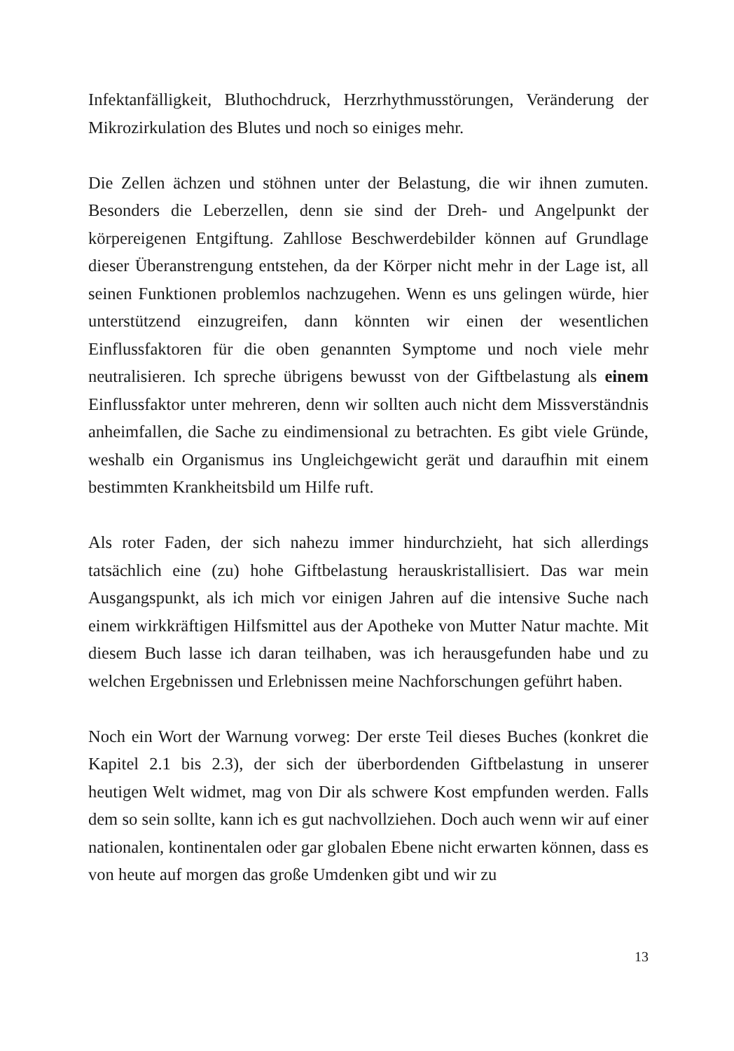Infektanfälligkeit, Bluthochdruck, Herzrhythmusstörungen, Veränderung der Mikrozirkulation des Blutes und noch so einiges mehr.
Die Zellen ächzen und stöhnen unter der Belastung, die wir ihnen zumuten. Besonders die Leberzellen, denn sie sind der Dreh- und Angelpunkt der körpereigenen Entgiftung. Zahllose Beschwerdebilder können auf Grundlage dieser Überanstrengung entstehen, da der Körper nicht mehr in der Lage ist, all seinen Funktionen problemlos nachzugehen. Wenn es uns gelingen würde, hier unterstützend einzugreifen, dann könnten wir einen der wesentlichen Einflussfaktoren für die oben genannten Symptome und noch viele mehr neutralisieren. Ich spreche übrigens bewusst von der Giftbelastung als einem Einflussfaktor unter mehreren, denn wir sollten auch nicht dem Missverständnis anheimfallen, die Sache zu eindimensional zu betrachten. Es gibt viele Gründe, weshalb ein Organismus ins Ungleichgewicht gerät und daraufhin mit einem bestimmten Krankheitsbild um Hilfe ruft.
Als roter Faden, der sich nahezu immer hindurchzieht, hat sich allerdings tatsächlich eine (zu) hohe Giftbelastung herauskristallisiert. Das war mein Ausgangspunkt, als ich mich vor einigen Jahren auf die intensive Suche nach einem wirkkräftigen Hilfsmittel aus der Apotheke von Mutter Natur machte. Mit diesem Buch lasse ich daran teilhaben, was ich herausgefunden habe und zu welchen Ergebnissen und Erlebnissen meine Nachforschungen geführt haben.
Noch ein Wort der Warnung vorweg: Der erste Teil dieses Buches (konkret die Kapitel 2.1 bis 2.3), der sich der überbordenden Giftbelastung in unserer heutigen Welt widmet, mag von Dir als schwere Kost empfunden werden. Falls dem so sein sollte, kann ich es gut nachvollziehen. Doch auch wenn wir auf einer nationalen, kontinentalen oder gar globalen Ebene nicht erwarten können, dass es von heute auf morgen das große Umdenken gibt und wir zu
13